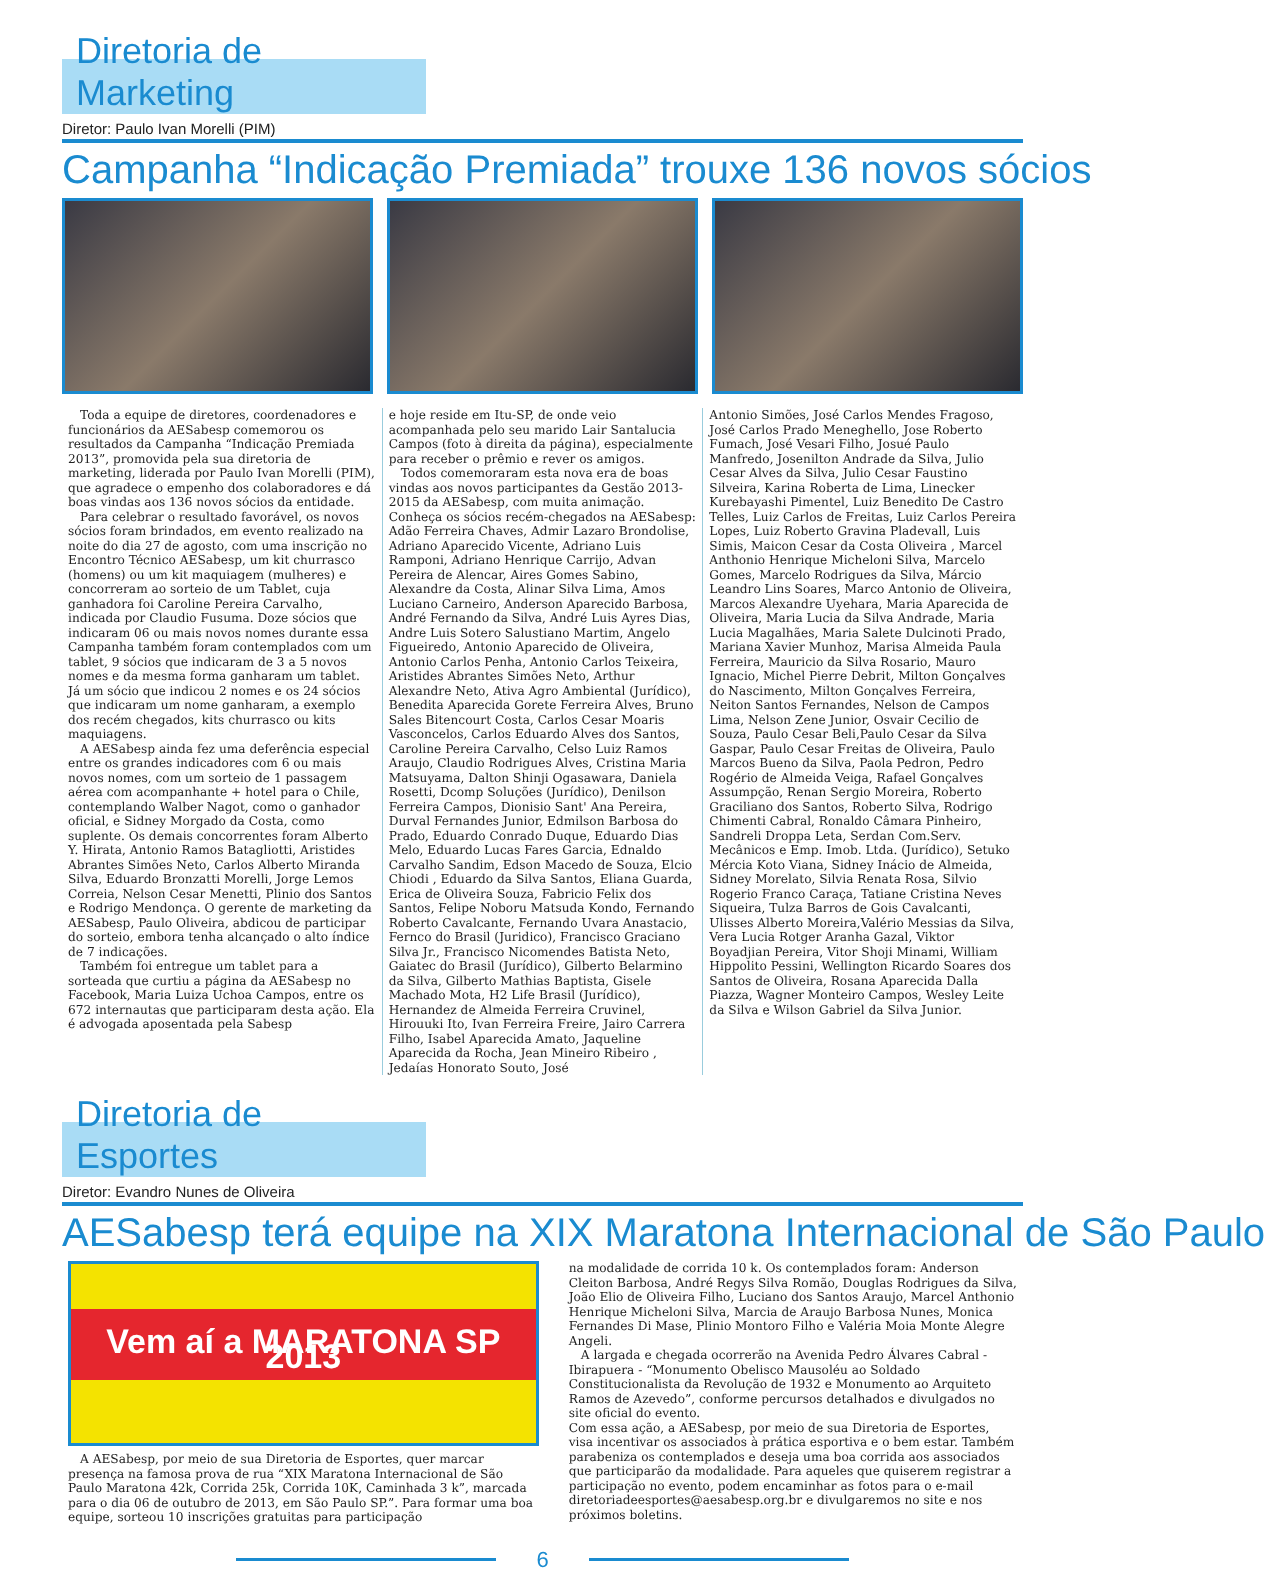Diretoria de Marketing
Diretor: Paulo Ivan Morelli (PIM)
Campanha “Indicação Premiada” trouxe 136 novos sócios
Toda a equipe de diretores, coordenadores e funcionários da AESabesp comemorou os resultados da Campanha “Indicação Premiada 2013”, promovida pela sua diretoria de marketing, liderada por Paulo Ivan Morelli (PIM), que agradece o empenho dos colaboradores e dá boas vindas aos 136 novos sócios da entidade.
Para celebrar o resultado favorável, os novos sócios foram brindados, em evento realizado na noite do dia 27 de agosto, com uma inscrição no Encontro Técnico AESabesp, um kit churrasco (homens) ou um kit maquiagem (mulheres) e concorreram ao sorteio de um Tablet, cuja ganhadora foi Caroline Pereira Carvalho, indicada por Claudio Fusuma. Doze sócios que indicaram 06 ou mais novos nomes durante essa Campanha também foram contemplados com um tablet, 9 sócios que indicaram de 3 a 5 novos nomes e da mesma forma ganharam um tablet. Já um sócio que indicou 2 nomes e os 24 sócios que indicaram um nome ganharam, a exemplo dos recém chegados, kits churrasco ou kits maquiagens.
A AESabesp ainda fez uma deferência especial entre os grandes indicadores com 6 ou mais novos nomes, com um sorteio de 1 passagem aérea com acompanhante + hotel para o Chile, contemplando Walber Nagot, como o ganhador oficial, e Sidney Morgado da Costa, como suplente. Os demais concorrentes foram Alberto Y. Hirata, Antonio Ramos Batagliotti, Aristides Abrantes Simões Neto, Carlos Alberto Miranda Silva, Eduardo Bronzatti Morelli, Jorge Lemos Correia, Nelson Cesar Menetti, Plinio dos Santos e Rodrigo Mendonça. O gerente de marketing da AESabesp, Paulo Oliveira, abdicou de participar do sorteio, embora tenha alcançado o alto índice de 7 indicações.
Também foi entregue um tablet para a sorteada que curtiu a página da AESabesp no Facebook, Maria Luiza Uchoa Campos, entre os 672 internautas que participaram desta ação. Ela é advogada aposentada pela Sabesp
e hoje reside em Itu-SP, de onde veio acompanhada pelo seu marido Lair Santalucia Campos (foto à direita da página), especialmente para receber o prêmio e rever os amigos.
Todos comemoraram esta nova era de boas vindas aos novos participantes da Gestão 2013-2015 da AESabesp, com muita animação.
Conheça os sócios recém-chegados na AESabesp: Adão Ferreira Chaves, Admir Lazaro Brondolise, Adriano Aparecido Vicente, Adriano Luis Ramponi, Adriano Henrique Carrijo, Advan Pereira de Alencar, Aires Gomes Sabino, Alexandre da Costa, Alinar Silva Lima, Amos Luciano Carneiro, Anderson Aparecido Barbosa, André Fernando da Silva, André Luis Ayres Dias, Andre Luis Sotero Salustiano Martim, Angelo Figueiredo, Antonio Aparecido de Oliveira, Antonio Carlos Penha, Antonio Carlos Teixeira, Aristides Abrantes Simões Neto, Arthur Alexandre Neto, Ativa Agro Ambiental (Jurídico), Benedita Aparecida Gorete Ferreira Alves, Bruno Sales Bitencourt Costa, Carlos Cesar Moaris Vasconcelos, Carlos Eduardo Alves dos Santos, Caroline Pereira Carvalho, Celso Luiz Ramos Araujo, Claudio Rodrigues Alves, Cristina Maria Matsuyama, Dalton Shinji Ogasawara, Daniela Rosetti, Dcomp Soluções (Jurídico), Denilson Ferreira Campos, Dionisio Sant' Ana Pereira, Durval Fernandes Junior, Edmilson Barbosa do Prado, Eduardo Conrado Duque, Eduardo Dias Melo, Eduardo Lucas Fares Garcia, Ednaldo Carvalho Sandim, Edson Macedo de Souza, Elcio Chiodi , Eduardo da Silva Santos, Eliana Guarda, Erica de Oliveira Souza, Fabricio Felix dos Santos, Felipe Noboru Matsuda Kondo, Fernando Roberto Cavalcante, Fernando Uvara Anastacio, Fernco do Brasil (Juridico), Francisco Graciano Silva Jr., Francisco Nicomendes Batista Neto, Gaiatec do Brasil (Jurídico), Gilberto Belarmino da Silva, Gilberto Mathias Baptista, Gisele Machado Mota, H2 Life Brasil (Jurídico), Hernandez de Almeida Ferreira Cruvinel, Hirouuki Ito, Ivan Ferreira Freire, Jairo Carrera Filho, Isabel Aparecida Amato, Jaqueline Aparecida da Rocha, Jean Mineiro Ribeiro , Jedaías Honorato Souto, José
Antonio Simões, José Carlos Mendes Fragoso, José Carlos Prado Meneghello, Jose Roberto Fumach, José Vesari Filho, Josué Paulo Manfredo, Josenilton Andrade da Silva, Julio Cesar Alves da Silva, Julio Cesar Faustino Silveira, Karina Roberta de Lima, Linecker Kurebayashi Pimentel, Luiz Benedito De Castro Telles, Luiz Carlos de Freitas, Luiz Carlos Pereira Lopes, Luiz Roberto Gravina Pladevall, Luis Simis, Maicon Cesar da Costa Oliveira , Marcel Anthonio Henrique Micheloni Silva, Marcelo Gomes, Marcelo Rodrigues da Silva, Márcio Leandro Lins Soares, Marco Antonio de Oliveira, Marcos Alexandre Uyehara, Maria Aparecida de Oliveira, Maria Lucia da Silva Andrade, Maria Lucia Magalhães, Maria Salete Dulcinoti Prado, Mariana Xavier Munhoz, Marisa Almeida Paula Ferreira, Mauricio da Silva Rosario, Mauro Ignacio, Michel Pierre Debrit, Milton Gonçalves do Nascimento, Milton Gonçalves Ferreira, Neiton Santos Fernandes, Nelson de Campos Lima, Nelson Zene Junior, Osvair Cecilio de Souza, Paulo Cesar Beli,Paulo Cesar da Silva Gaspar, Paulo Cesar Freitas de Oliveira, Paulo Marcos Bueno da Silva, Paola Pedron, Pedro Rogério de Almeida Veiga, Rafael Gonçalves Assumpção, Renan Sergio Moreira, Roberto Graciliano dos Santos, Roberto Silva, Rodrigo Chimenti Cabral, Ronaldo Câmara Pinheiro, Sandreli Droppa Leta, Serdan Com.Serv. Mecânicos e Emp. Imob. Ltda. (Jurídico), Setuko Mércia Koto Viana, Sidney Inácio de Almeida, Sidney Morelato, Silvia Renata Rosa, Silvio Rogerio Franco Caraça, Tatiane Cristina Neves Siqueira, Tulza Barros de Gois Cavalcanti, Ulisses Alberto Moreira,Valério Messias da Silva, Vera Lucia Rotger Aranha Gazal, Viktor Boyadjian Pereira, Vitor Shoji Minami, William Hippolito Pessini, Wellington Ricardo Soares dos Santos de Oliveira, Rosana Aparecida Dalla Piazza, Wagner Monteiro Campos, Wesley Leite da Silva e Wilson Gabriel da Silva Junior.
Diretoria de Esportes
Diretor: Evandro Nunes de Oliveira
AESabesp terá equipe na XIX Maratona Internacional de São Paulo
Vem aí a MARATONA SP 2013
A AESabesp, por meio de sua Diretoria de Esportes, quer marcar presença na famosa prova de rua “XIX Maratona Internacional de São Paulo Maratona 42k, Corrida 25k, Corrida 10K, Caminhada 3 k”, marcada para o dia 06 de outubro de 2013, em São Paulo SP.”. Para formar uma boa equipe, sorteou 10 inscrições gratuitas para participação
na modalidade de corrida 10 k. Os contemplados foram: Anderson Cleiton Barbosa, André Regys Silva Romão, Douglas Rodrigues da Silva, João Elio de Oliveira Filho, Luciano dos Santos Araujo, Marcel Anthonio Henrique Micheloni Silva, Marcia de Araujo Barbosa Nunes, Monica Fernandes Di Mase, Plinio Montoro Filho e Valéria Moia Monte Alegre Angeli.
A largada e chegada ocorrerão na Avenida Pedro Álvares Cabral - Ibirapuera - “Monumento Obelisco Mausoléu ao Soldado Constitucionalista da Revolução de 1932 e Monumento ao Arquiteto Ramos de Azevedo”, conforme percursos detalhados e divulgados no site oficial do evento.
Com essa ação, a AESabesp, por meio de sua Diretoria de Esportes, visa incentivar os associados à prática esportiva e o bem estar. Também parabeniza os contemplados e deseja uma boa corrida aos associados que participarão da modalidade. Para aqueles que quiserem registrar a participação no evento, podem encaminhar as fotos para o e-mail diretoriadeesportes@aesabesp.org.br e divulgaremos no site e nos próximos boletins.
6